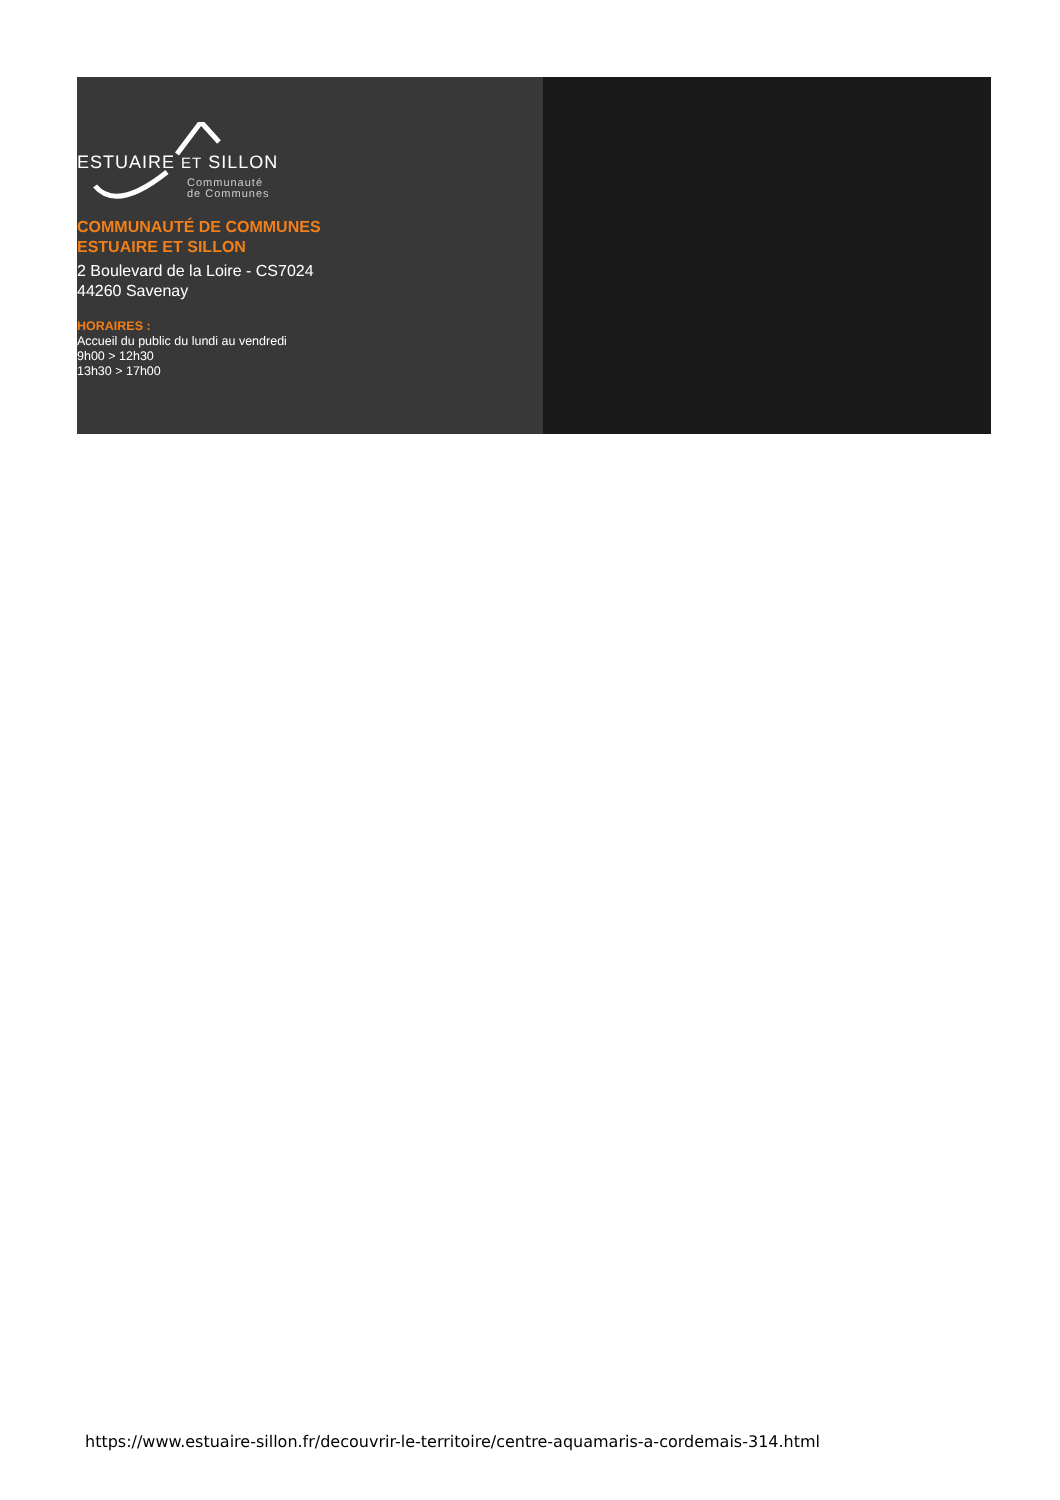ESTUAIRE ET SILLON
Communauté
de Communes
COMMUNAUTÉ DE COMMUNES
ESTUAIRE ET SILLON
2 Boulevard de la Loire - CS7024
44260 Savenay
HORAIRES :
Accueil du public du lundi au vendredi
9h00 > 12h30
13h30 > 17h00
https://www.estuaire-sillon.fr/decouvrir-le-territoire/centre-aquamaris-a-cordemais-314.html